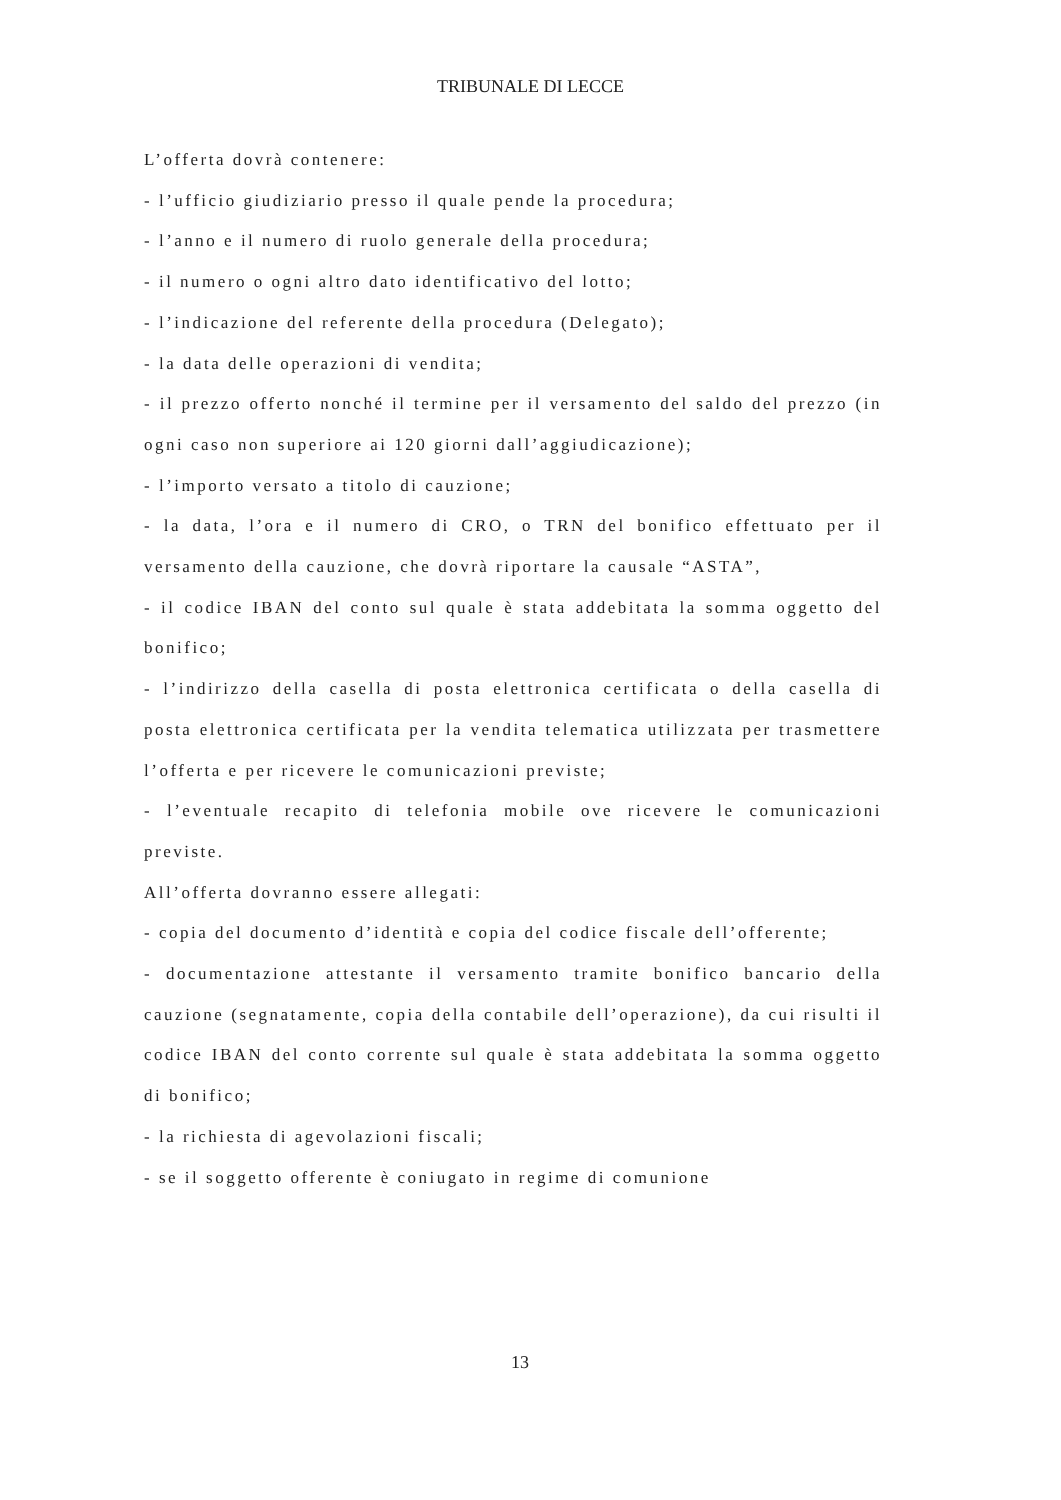TRIBUNALE DI LECCE
L’offerta dovrà contenere:
- l’ufficio giudiziario presso il quale pende la procedura;
- l’anno e il numero di ruolo generale della procedura;
- il numero o ogni altro dato identificativo del lotto;
- l’indicazione del referente della procedura (Delegato);
- la data delle operazioni di vendita;
- il prezzo offerto nonché il termine per il versamento del saldo del prezzo (in ogni caso non superiore ai 120 giorni dall’aggiudicazione);
- l’importo versato a titolo di cauzione;
- la data, l’ora e il numero di CRO, o TRN del bonifico effettuato per il versamento della cauzione, che dovrà riportare la causale “ASTA”,
- il codice IBAN del conto sul quale è stata addebitata la somma oggetto del bonifico;
- l’indirizzo della casella di posta elettronica certificata o della casella di posta elettronica certificata per la vendita telematica utilizzata per trasmettere l’offerta e per ricevere le comunicazioni previste;
- l’eventuale recapito di telefonia mobile ove ricevere le comunicazioni previste.
All’offerta dovranno essere allegati:
- copia del documento d’identità e copia del codice fiscale dell’offerente;
- documentazione attestante il versamento tramite bonifico bancario della cauzione (segnatamente, copia della contabile dell’operazione), da cui risulti il codice IBAN del conto corrente sul quale è stata addebitata la somma oggetto di bonifico;
- la richiesta di agevolazioni fiscali;
- se il soggetto offerente è coniugato in regime di comunione
13